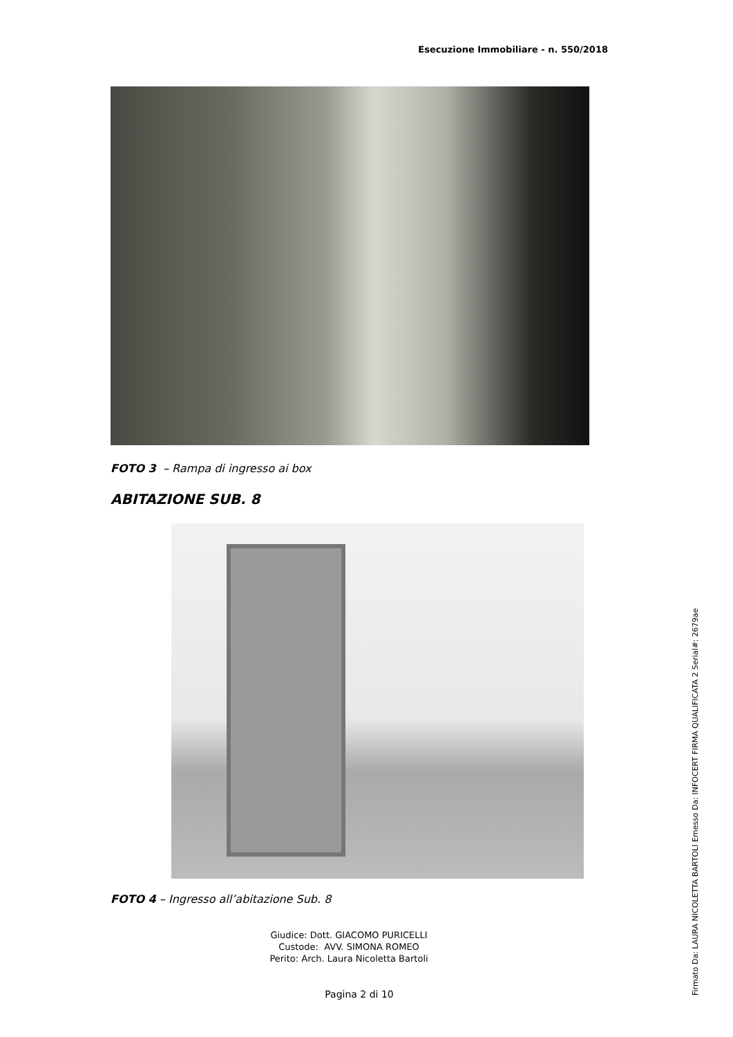Esecuzione Immobiliare - n. 550/2018
FOTO 3 – Rampa di ingresso ai box
ABITAZIONE SUB. 8
FOTO 4 – Ingresso all’abitazione Sub. 8
Giudice: Dott. GIACOMO PURICELLI
Custode: AVV. SIMONA ROMEO
Perito: Arch. Laura Nicoletta Bartoli
Pagina 2 di 10 Firmato Da: LAURA NICOLETTA BARTOLI Emesso Da: INFOCERT FIRMA QUALIFICATA 2 Serial#: 2679ae